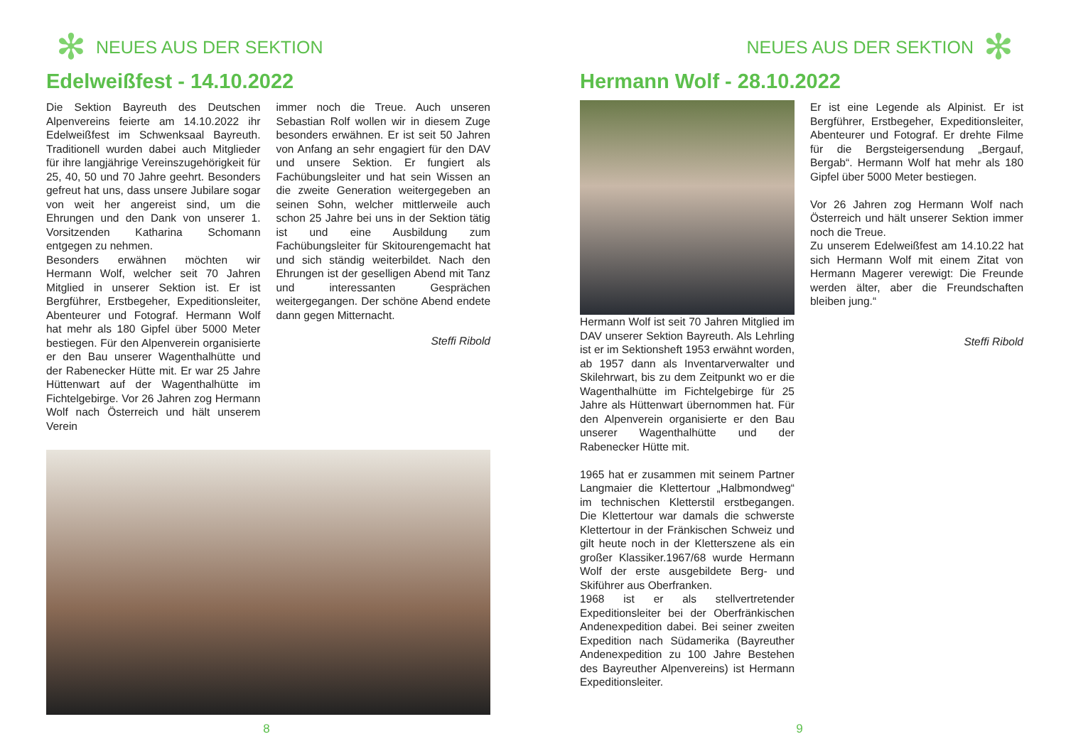✻ NEUES AUS DER SEKTION
Edelweißfest - 14.10.2022
Die Sektion Bayreuth des Deutschen Alpenvereins feierte am 14.10.2022 ihr Edelweißfest im Schwenksaal Bayreuth. Traditionell wurden dabei auch Mitglieder für ihre langjährige Vereinszugehörigkeit für 25, 40, 50 und 70 Jahre geehrt. Besonders gefreut hat uns, dass unsere Jubilare sogar von weit her angereist sind, um die Ehrungen und den Dank von unserer 1. Vorsitzenden Katharina Schomann entgegen zu nehmen.
Besonders erwähnen möchten wir Hermann Wolf, welcher seit 70 Jahren Mitglied in unserer Sektion ist. Er ist Bergführer, Erstbegeher, Expeditionsleiter, Abenteurer und Fotograf. Hermann Wolf hat mehr als 180 Gipfel über 5000 Meter bestiegen. Für den Alpenverein organisierte er den Bau unserer Wagenthalhütte und der Rabenecker Hütte mit. Er war 25 Jahre Hüttenwart auf der Wagenthalhütte im Fichtelgebirge. Vor 26 Jahren zog Hermann Wolf nach Österreich und hält unserem Verein
immer noch die Treue. Auch unseren Sebastian Rolf wollen wir in diesem Zuge besonders erwähnen. Er ist seit 50 Jahren von Anfang an sehr engagiert für den DAV und unsere Sektion. Er fungiert als Fachübungsleiter und hat sein Wissen an die zweite Generation weitergegeben an seinen Sohn, welcher mittlerweile auch schon 25 Jahre bei uns in der Sektion tätig ist und eine Ausbildung zum Fachübungsleiter für Skitourengemacht hat und sich ständig weiterbildet. Nach den Ehrungen ist der geselligen Abend mit Tanz und interessanten Gesprächen weitergegangen. Der schöne Abend endete dann gegen Mitternacht.
Steffi Ribold
8
NEUES AUS DER SEKTION ✻
Hermann Wolf - 28.10.2022
Hermann Wolf ist seit 70 Jahren Mitglied im DAV unserer Sektion Bayreuth. Als Lehrling ist er im Sektionsheft 1953 erwähnt worden, ab 1957 dann als Inventarverwalter und Skilehrwart, bis zu dem Zeitpunkt wo er die Wagenthalhütte im Fichtelgebirge für 25 Jahre als Hüttenwart übernommen hat. Für den Alpenverein organisierte er den Bau unserer Wagenthalhütte und der Rabenecker Hütte mit.
1965 hat er zusammen mit seinem Partner Langmaier die Klettertour „Halbmondweg“ im technischen Kletterstil erstbegangen. Die Klettertour war damals die schwerste Klettertour in der Fränkischen Schweiz und gilt heute noch in der Kletterszene als ein großer Klassiker.1967/68 wurde Hermann Wolf der erste ausgebildete Berg- und Skiführer aus Oberfranken.
1968 ist er als stellvertretender Expeditionsleiter bei der Oberfränkischen Andenexpedition dabei. Bei seiner zweiten Expedition nach Südamerika (Bayreuther Andenexpedition zu 100 Jahre Bestehen des Bayreuther Alpenvereins) ist Hermann Expeditionsleiter.
Er ist eine Legende als Alpinist. Er ist Bergführer, Erstbegeher, Expeditionsleiter, Abenteurer und Fotograf. Er drehte Filme für die Bergsteigersendung „Bergauf, Bergab“. Hermann Wolf hat mehr als 180 Gipfel über 5000 Meter bestiegen.
Vor 26 Jahren zog Hermann Wolf nach Österreich und hält unserer Sektion immer noch die Treue.
Zu unserem Edelweißfest am 14.10.22 hat sich Hermann Wolf mit einem Zitat von Hermann Magerer verewigt: Die Freunde werden älter, aber die Freundschaften bleiben jung.“
Steffi Ribold
9